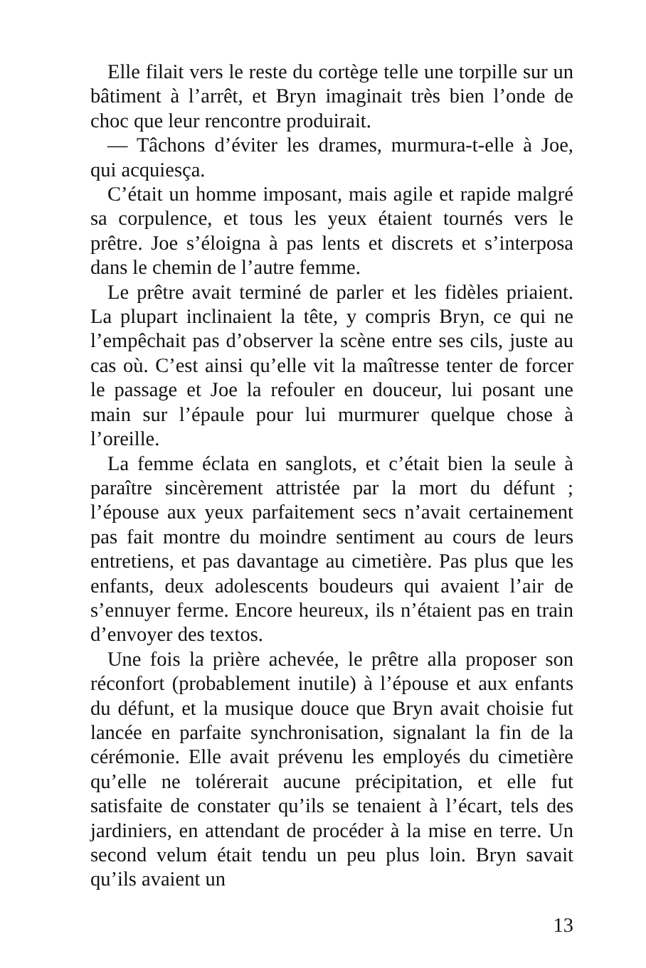Elle filait vers le reste du cortège telle une torpille sur un bâtiment à l’arrêt, et Bryn imaginait très bien l’onde de choc que leur rencontre produirait.
— Tâchons d’éviter les drames, murmura-t-elle à Joe, qui acquiesça.
C’était un homme imposant, mais agile et rapide malgré sa corpulence, et tous les yeux étaient tournés vers le prêtre. Joe s’éloigna à pas lents et discrets et s’interposa dans le chemin de l’autre femme.
Le prêtre avait terminé de parler et les fidèles priaient. La plupart inclinaient la tête, y compris Bryn, ce qui ne l’empêchait pas d’observer la scène entre ses cils, juste au cas où. C’est ainsi qu’elle vit la maîtresse tenter de forcer le passage et Joe la refouler en douceur, lui posant une main sur l’épaule pour lui murmurer quelque chose à l’oreille.
La femme éclata en sanglots, et c’était bien la seule à paraître sincèrement attristée par la mort du défunt ; l’épouse aux yeux parfaitement secs n’avait certainement pas fait montre du moindre sentiment au cours de leurs entretiens, et pas davantage au cimetière. Pas plus que les enfants, deux adolescents boudeurs qui avaient l’air de s’ennuyer ferme. Encore heureux, ils n’étaient pas en train d’envoyer des textos.
Une fois la prière achevée, le prêtre alla proposer son réconfort (probablement inutile) à l’épouse et aux enfants du défunt, et la musique douce que Bryn avait choisie fut lancée en parfaite synchronisation, signalant la fin de la cérémonie. Elle avait prévenu les employés du cimetière qu’elle ne tolérerait aucune précipitation, et elle fut satisfaite de constater qu’ils se tenaient à l’écart, tels des jardiniers, en attendant de procéder à la mise en terre. Un second velum était tendu un peu plus loin. Bryn savait qu’ils avaient un
13